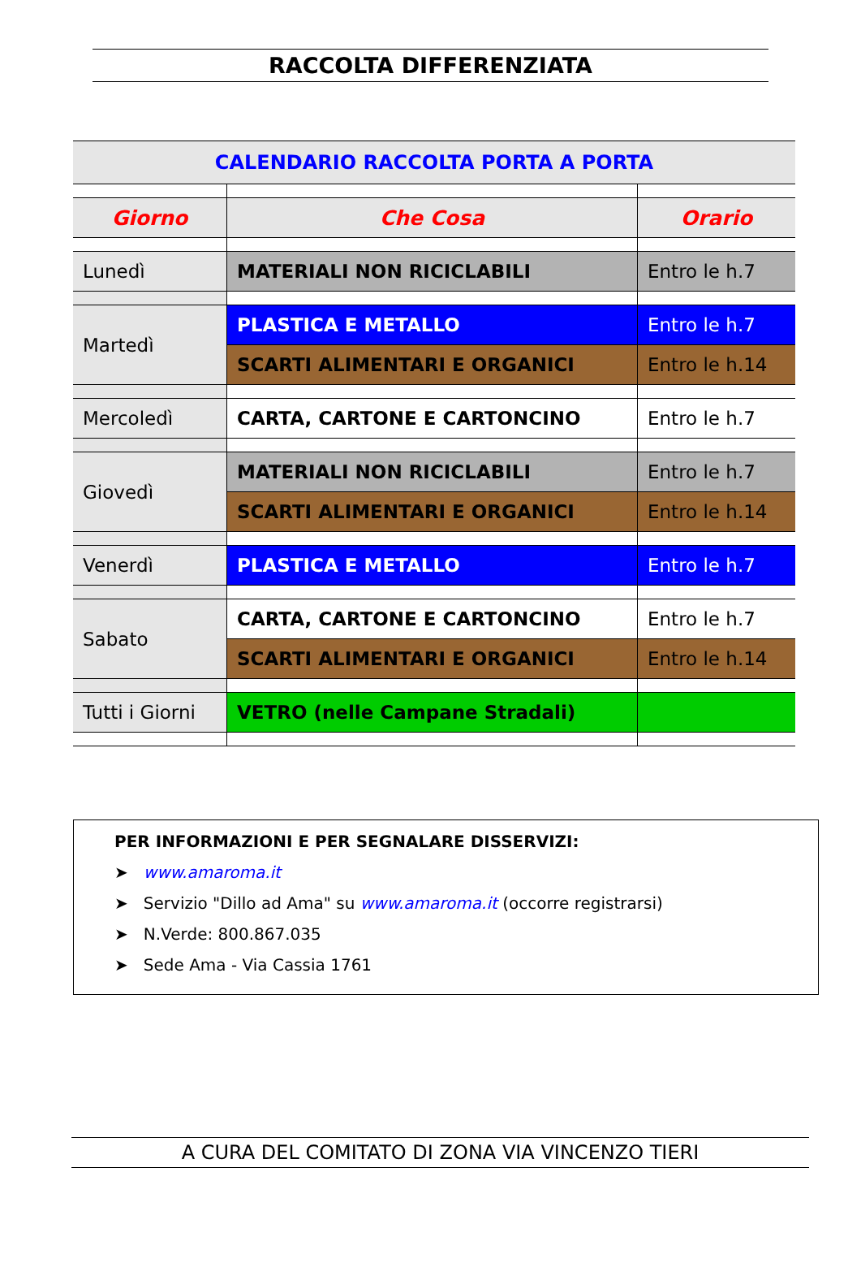RACCOLTA DIFFERENZIATA
| CALENDARIO RACCOLTA PORTA A PORTA | | |
| Giorno | Che Cosa | Orario |
| Lunedì | MATERIALI NON RICICLABILI | Entro le h.7 |
| Martedì | PLASTICA E METALLO | Entro le h.7 |
| | SCARTI ALIMENTARI E ORGANICI | Entro le h.14 |
| Mercoledì | CARTA, CARTONE E CARTONCINO | Entro le h.7 |
| Giovedì | MATERIALI NON RICICLABILI | Entro le h.7 |
| | SCARTI ALIMENTARI E ORGANICI | Entro le h.14 |
| Venerdì | PLASTICA E METALLO | Entro le h.7 |
| Sabato | CARTA, CARTONE E CARTONCINO | Entro le h.7 |
| | SCARTI ALIMENTARI E ORGANICI | Entro le h.14 |
| Tutti i Giorni | VETRO (nelle Campane Stradali) | |
PER INFORMAZIONI E PER SEGNALARE DISSERVIZI:
➤ www.amaroma.it
➤ Servizio "Dillo ad Ama" su www.amaroma.it (occorre registrarsi)
➤ N.Verde: 800.867.035
➤ Sede Ama - Via Cassia 1761
A CURA DEL COMITATO DI ZONA VIA VINCENZO TIERI